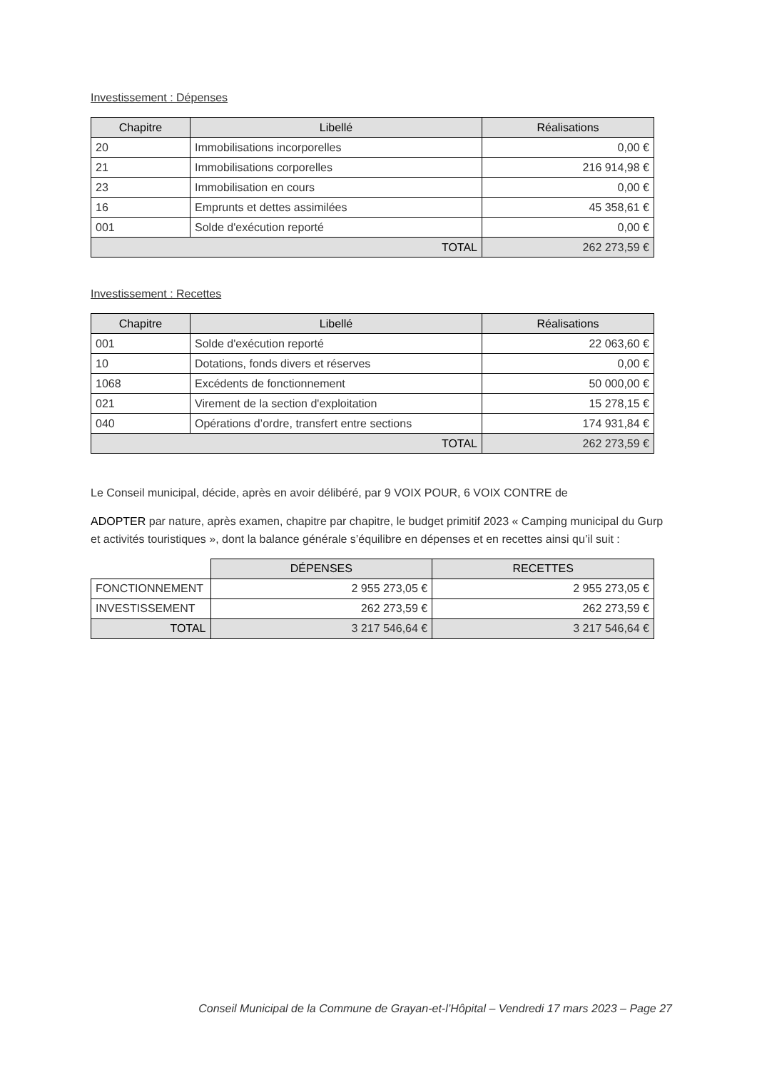Investissement : Dépenses
| Chapitre | Libellé | Réalisations |
| --- | --- | --- |
| 20 | Immobilisations incorporelles | 0,00 € |
| 21 | Immobilisations corporelles | 216 914,98 € |
| 23 | Immobilisation en cours | 0,00 € |
| 16 | Emprunts et dettes assimilées | 45 358,61 € |
| 001 | Solde d'exécution reporté | 0,00 € |
| TOTAL | | 262 273,59 € |
Investissement : Recettes
| Chapitre | Libellé | Réalisations |
| --- | --- | --- |
| 001 | Solde d'exécution reporté | 22 063,60 € |
| 10 | Dotations, fonds divers et réserves | 0,00 € |
| 1068 | Excédents de fonctionnement | 50 000,00 € |
| 021 | Virement de la section d'exploitation | 15 278,15 € |
| 040 | Opérations d’ordre, transfert entre sections | 174 931,84 € |
| TOTAL | | 262 273,59 € |
Le Conseil municipal, décide, après en avoir délibéré, par 9 VOIX POUR, 6 VOIX CONTRE de
ADOPTER par nature, après examen, chapitre par chapitre, le budget primitif 2023 « Camping municipal du Gurp et activités touristiques », dont la balance générale s’équilibre en dépenses et en recettes ainsi qu’il suit :
| | DÉPENSES | RECETTES |
| FONCTIONNEMENT | 2 955 273,05 € | 2 955 273,05 € |
| INVESTISSEMENT | 262 273,59 € | 262 273,59 € |
| TOTAL | 3 217 546,64 € | 3 217 546,64 € |
Conseil Municipal de la Commune de Grayan-et-l’Hôpital – Vendredi 17 mars 2023 – Page 27